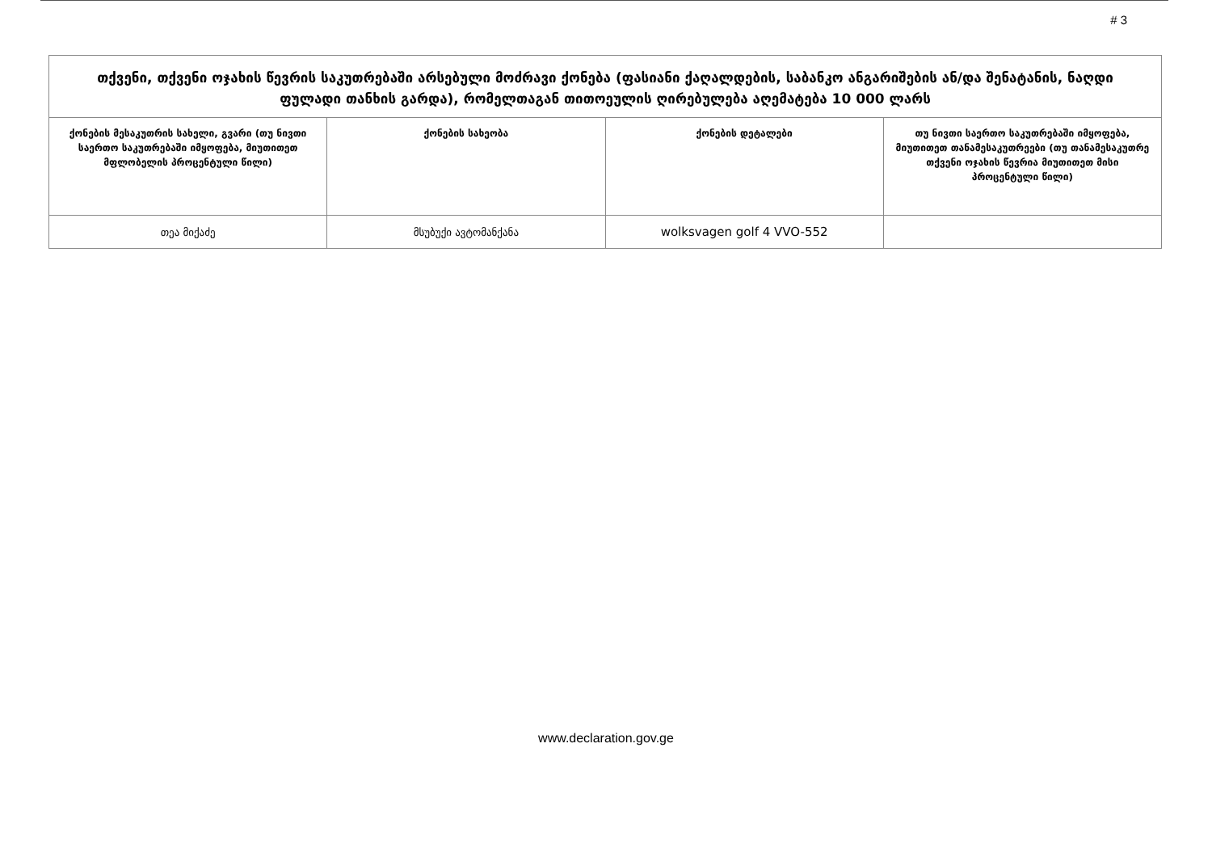# 3
| თქვენი, თქვენი ოჯახის წევრის საკუთრებაში არსებული მოძრავი ქონება (ფასიანი ქაღალდების, საბანკო ანგარიშების ან/და შენატანის, ნაღდი ფულადი თანხის გარდა), რომელთაგან თითოეულის ღირებულება აღემატება 10 000 ლარს | | | |
| ქონების მესაკუთრის სახელი, გვარი (თუ ნივთი საერთო საკუთრებაში იმყოფება, მიუთითეთ მფლობელის პროცენტული წილი) | ქონების სახეობა | ქონების დეტალები | თუ ნივთი საერთო საკუთრებაში იმყოფება, მიუთითეთ თანამესაკუთრეები (თუ თანამესაკუთრე თქვენი ოჯახის წევრია მიუთითეთ მისი პროცენტული წილი) |
| თეა მიქაძე | მსუბუქი ავტომანქანა | wolksvagen golf 4 VVO-552 | |
www.declaration.gov.ge